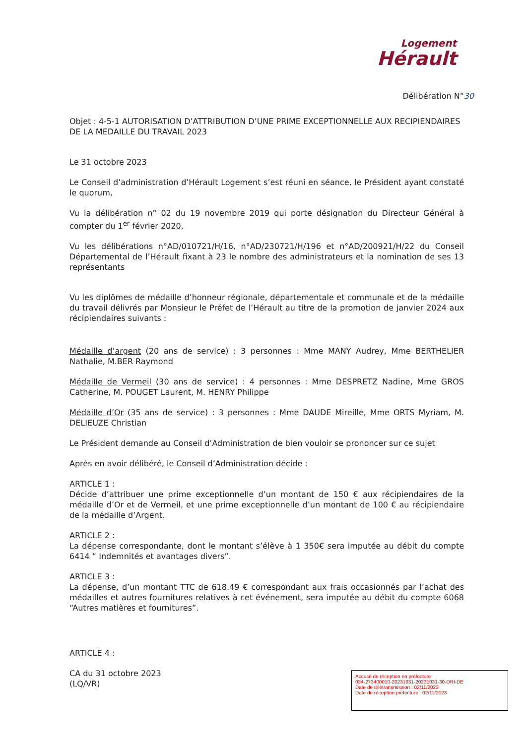Logement
Hérault
Délibération N°30
Objet : 4-5-1 AUTORISATION D’ATTRIBUTION D’UNE PRIME EXCEPTIONNELLE AUX RECIPIENDAIRES DE LA MEDAILLE DU TRAVAIL 2023
Le 31 octobre 2023
Le Conseil d’administration d’Hérault Logement s’est réuni en séance, le Président ayant constaté le quorum,
Vu la délibération n° 02 du 19 novembre 2019 qui porte désignation du Directeur Général à compter du 1<sup>er</sup> février 2020,
Vu les délibérations n°AD/010721/H/16, n°AD/230721/H/196 et n°AD/200921/H/22 du Conseil Départemental de l’Hérault fixant à 23 le nombre des administrateurs et la nomination de ses 13 représentants
Vu les diplômes de médaille d’honneur régionale, départementale et communale et de la médaille du travail délivrés par Monsieur le Préfet de l’Hérault au titre de la promotion de janvier 2024 aux récipiendaires suivants :
Médaille d’argent (20 ans de service) : 3 personnes : Mme MANY Audrey, Mme BERTHELIER Nathalie, M.BER Raymond
Médaille de Vermeil (30 ans de service) : 4 personnes : Mme DESPRETZ Nadine, Mme GROS Catherine, M. POUGET Laurent, M. HENRY Philippe
Médaille d’Or (35 ans de service) : 3 personnes : Mme DAUDE Mireille, Mme ORTS Myriam, M. DELIEUZE Christian
Le Président demande au Conseil d’Administration de bien vouloir se prononcer sur ce sujet
Après en avoir délibéré, le Conseil d’Administration décide :
ARTICLE 1 :
Décide d’attribuer une prime exceptionnelle d’un montant de 150 € aux récipiendaires de la médaille d’Or et de Vermeil, et une prime exceptionnelle d’un montant de 100 € au récipiendaire de la médaille d’Argent.
ARTICLE 2 :
La dépense correspondante, dont le montant s’élève à 1 350€ sera imputée au débit du compte 6414 “ Indemnités et avantages divers”.
ARTICLE 3 :
La dépense, d’un montant TTC de 618.49 € correspondant aux frais occasionnés par l’achat des médailles et autres fournitures relatives à cet événement, sera imputée au débit du compte 6068 “Autres matières et fournitures”.
ARTICLE 4 :
CA du 31 octobre 2023
(LQ/VR)
Accusé de réception en préfecture
034-273400010-20231031-20231031-30-DRI-DE
Date de télétransmission : 02/11/2023
Date de réception préfecture : 02/11/2023